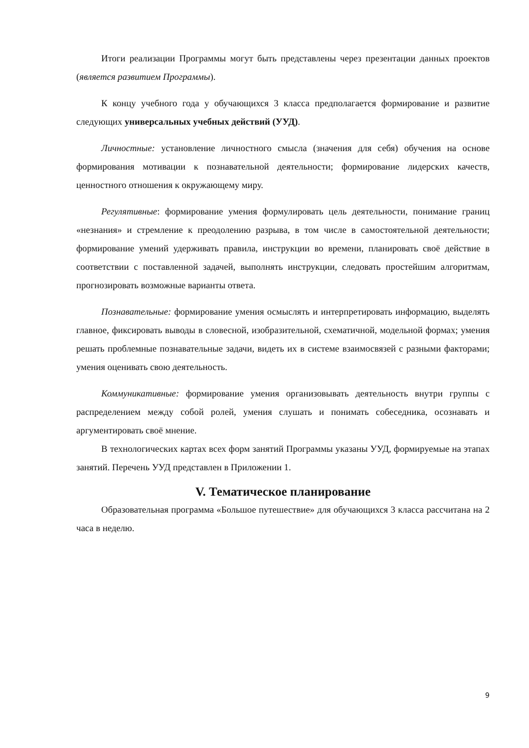Итоги реализации Программы могут быть представлены через презентации данных проектов (является развитием Программы).
К концу учебного года у обучающихся 3 класса предполагается формирование и развитие следующих универсальных учебных действий (УУД).
Личностные: установление личностного смысла (значения для себя) обучения на основе формирования мотивации к познавательной деятельности; формирование лидерских качеств, ценностного отношения к окружающему миру.
Регулятивные: формирование умения формулировать цель деятельности, понимание границ «незнания» и стремление к преодолению разрыва, в том числе в самостоятельной деятельности; формирование умений удерживать правила, инструкции во времени, планировать своё действие в соответствии с поставленной задачей, выполнять инструкции, следовать простейшим алгоритмам, прогнозировать возможные варианты ответа.
Познавательные: формирование умения осмыслять и интерпретировать информацию, выделять главное, фиксировать выводы в словесной, изобразительной, схематичной, модельной формах; умения решать проблемные познавательные задачи, видеть их в системе взаимосвязей с разными факторами; умения оценивать свою деятельность.
Коммуникативные: формирование умения организовывать деятельность внутри группы с распределением между собой ролей, умения слушать и понимать собеседника, осознавать и аргументировать своё мнение.
В технологических картах всех форм занятий Программы указаны УУД, формируемые на этапах занятий. Перечень УУД представлен в Приложении 1.
V. Тематическое планирование
Образовательная программа «Большое путешествие» для обучающихся 3 класса рассчитана на 2 часа в неделю.
9